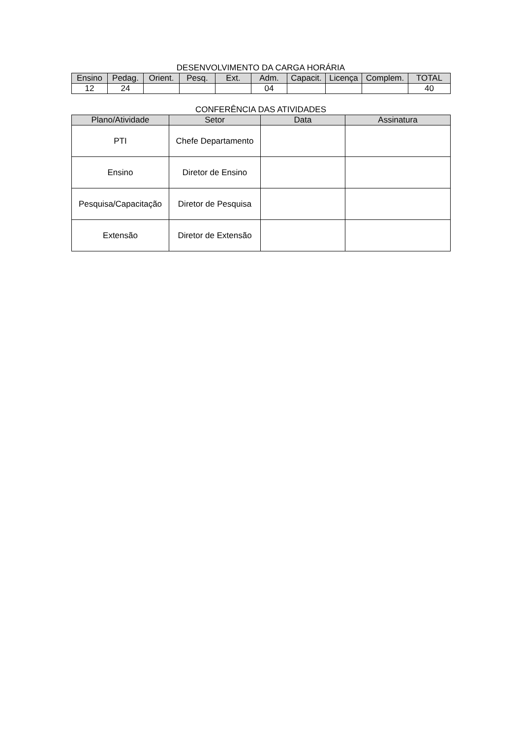DESENVOLVIMENTO DA CARGA HORÁRIA
| Ensino | Pedag. | Orient. | Pesq. | Ext. | Adm. | Capacit. | Licença | Complem. | TOTAL |
| --- | --- | --- | --- | --- | --- | --- | --- | --- | --- |
| 12 | 24 | | | | 04 | | | | 40 |
CONFERÊNCIA DAS ATIVIDADES
| Plano/Atividade | Setor | Data | Assinatura |
| --- | --- | --- | --- |
| PTI | Chefe Departamento | | |
| Ensino | Diretor de Ensino | | |
| Pesquisa/Capacitação | Diretor de Pesquisa | | |
| Extensão | Diretor de Extensão | | |